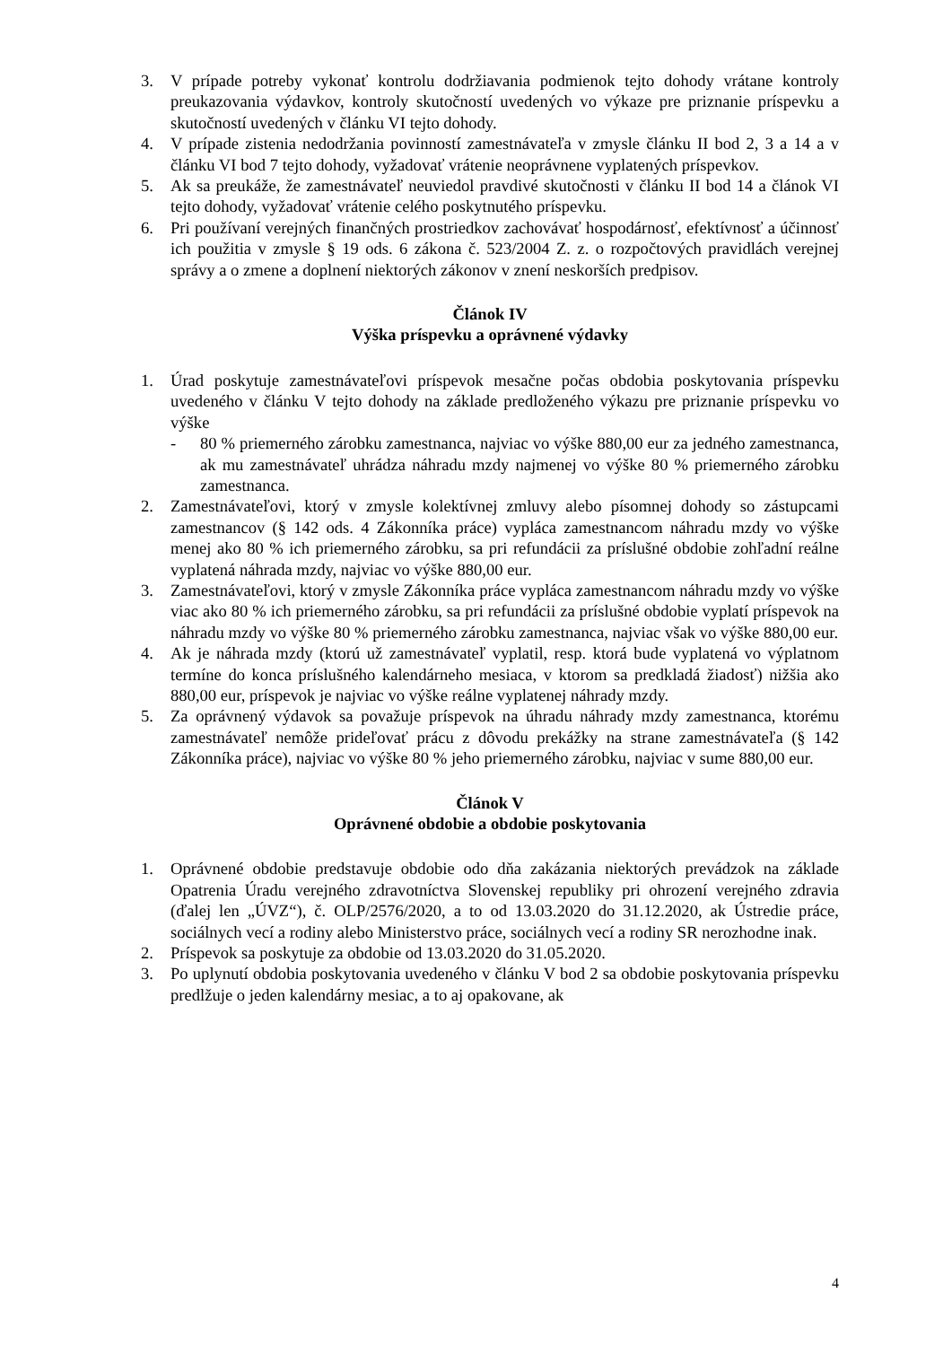3. V prípade potreby vykonať kontrolu dodržiavania podmienok tejto dohody vrátane kontroly preukazovania výdavkov, kontroly skutočností uvedených vo výkaze pre priznanie príspevku a skutočností uvedených v článku VI tejto dohody.
4. V prípade zistenia nedodržania povinností zamestnávateľa v zmysle článku II bod 2, 3 a 14 a v článku VI bod 7 tejto dohody, vyžadovať vrátenie neoprávnene vyplatených príspevkov.
5. Ak sa preukáže, že zamestnávateľ neuviedol pravdivé skutočnosti v článku II bod 14 a článok VI tejto dohody, vyžadovať vrátenie celého poskytnutého príspevku.
6. Pri používaní verejných finančných prostriedkov zachovávať hospodárnosť, efektívnosť a účinnosť ich použitia v zmysle § 19 ods. 6 zákona č. 523/2004 Z. z. o rozpočtových pravidlách verejnej správy a o zmene a doplnení niektorých zákonov v znení neskorších predpisov.
Článok IV
Výška príspevku a oprávnené výdavky
1. Úrad poskytuje zamestnávateľovi príspevok mesačne počas obdobia poskytovania príspevku uvedeného v článku V tejto dohody na základe predloženého výkazu pre priznanie príspevku vo výške
- 80 % priemerného zárobku zamestnanca, najviac vo výške 880,00 eur za jedného zamestnanca, ak mu zamestnávateľ uhrádza náhradu mzdy najmenej vo výške 80 % priemerného zárobku zamestnanca.
2. Zamestnávateľovi, ktorý v zmysle kolektívnej zmluvy alebo písomnej dohody so zástupcami zamestnancov (§ 142 ods. 4 Zákonníka práce) vypláca zamestnancom náhradu mzdy vo výške menej ako 80 % ich priemerného zárobku, sa pri refundácii za príslušné obdobie zohľadní reálne vyplatená náhrada mzdy, najviac vo výške 880,00 eur.
3. Zamestnávateľovi, ktorý v zmysle Zákonníka práce vypláca zamestnancom náhradu mzdy vo výške viac ako 80 % ich priemerného zárobku, sa pri refundácii za príslušné obdobie vyplatí príspevok na náhradu mzdy vo výške 80 % priemerného zárobku zamestnanca, najviac však vo výške 880,00 eur.
4. Ak je náhrada mzdy (ktorú už zamestnávateľ vyplatil, resp. ktorá bude vyplatená vo výplatnom termíne do konca príslušného kalendárneho mesiaca, v ktorom sa predkladá žiadosť) nižšia ako 880,00 eur, príspevok je najviac vo výške reálne vyplatenej náhrady mzdy.
5. Za oprávnený výdavok sa považuje príspevok na úhradu náhrady mzdy zamestnanca, ktorému zamestnávateľ nemôže prideľovať prácu z dôvodu prekážky na strane zamestnávateľa (§ 142 Zákonníka práce), najviac vo výške 80 % jeho priemerného zárobku, najviac v sume 880,00 eur.
Článok V
Oprávnené obdobie a obdobie poskytovania
1. Oprávnené obdobie predstavuje obdobie odo dňa zakázania niektorých prevádzok na základe Opatrenia Úradu verejného zdravotníctva Slovenskej republiky pri ohrození verejného zdravia (ďalej len „ÚVZ“), č. OLP/2576/2020, a to od 13.03.2020 do 31.12.2020, ak Ústredie práce, sociálnych vecí a rodiny alebo Ministerstvo práce, sociálnych vecí a rodiny SR nerozhodne inak.
2. Príspevok sa poskytuje za obdobie od 13.03.2020 do 31.05.2020.
3. Po uplynutí obdobia poskytovania uvedeného v článku V bod 2 sa obdobie poskytovania príspevku predlžuje o jeden kalendárny mesiac, a to aj opakovane, ak
4